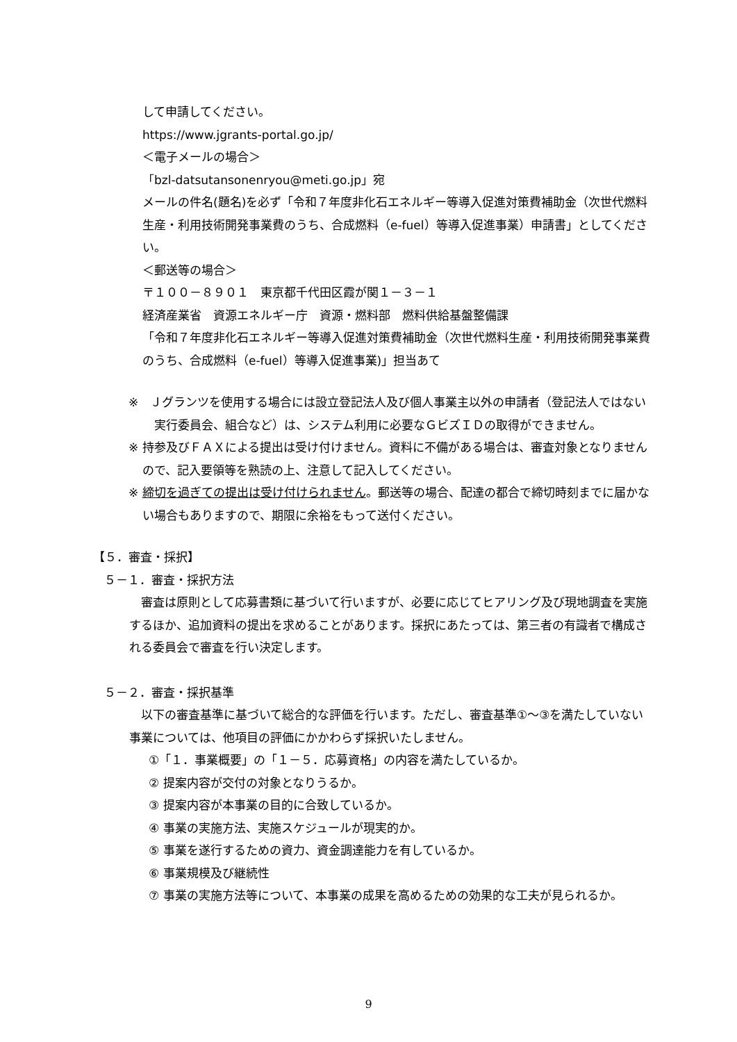して申請してください。
https://www.jgrants-portal.go.jp/
＜電子メールの場合＞
「bzl-datsutansonenryou@meti.go.jp」宛
メールの件名(題名)を必ず「令和７年度非化石エネルギー等導入促進対策費補助金（次世代燃料生産・利用技術開発事業費のうち、合成燃料（e-fuel）等導入促進事業）申請書」としてください。
＜郵送等の場合＞
〒１００－８９０１　東京都千代田区霞が関１－３－１
経済産業省　資源エネルギー庁　資源・燃料部　燃料供給基盤整備課
「令和７年度非化石エネルギー等導入促進対策費補助金（次世代燃料生産・利用技術開発事業費のうち、合成燃料（e-fuel）等導入促進事業)」担当あて
※　Ｊグランツを使用する場合には設立登記法人及び個人事業主以外の申請者（登記法人ではない実行委員会、組合など）は、システム利用に必要なＧビズＩＤの取得ができません。
※ 持参及びＦＡＸによる提出は受け付けません。資料に不備がある場合は、審査対象となりませんので、記入要領等を熟読の上、注意して記入してください。
※ 締切を過ぎての提出は受け付けられません。郵送等の場合、配達の都合で締切時刻までに届かない場合もありますので、期限に余裕をもって送付ください。
【５．審査・採択】
５－１．審査・採択方法
　審査は原則として応募書類に基づいて行いますが、必要に応じてヒアリング及び現地調査を実施するほか、追加資料の提出を求めることがあります。採択にあたっては、第三者の有識者で構成される委員会で審査を行い決定します。
５－２．審査・採択基準
　以下の審査基準に基づいて総合的な評価を行います。ただし、審査基準①～③を満たしていない事業については、他項目の評価にかかわらず採択いたしません。
①「１．事業概要」の「１－５．応募資格」の内容を満たしているか。
② 提案内容が交付の対象となりうるか。
③ 提案内容が本事業の目的に合致しているか。
④ 事業の実施方法、実施スケジュールが現実的か。
⑤ 事業を遂行するための資力、資金調達能力を有しているか。
⑥ 事業規模及び継続性
⑦ 事業の実施方法等について、本事業の成果を高めるための効果的な工夫が見られるか。
9